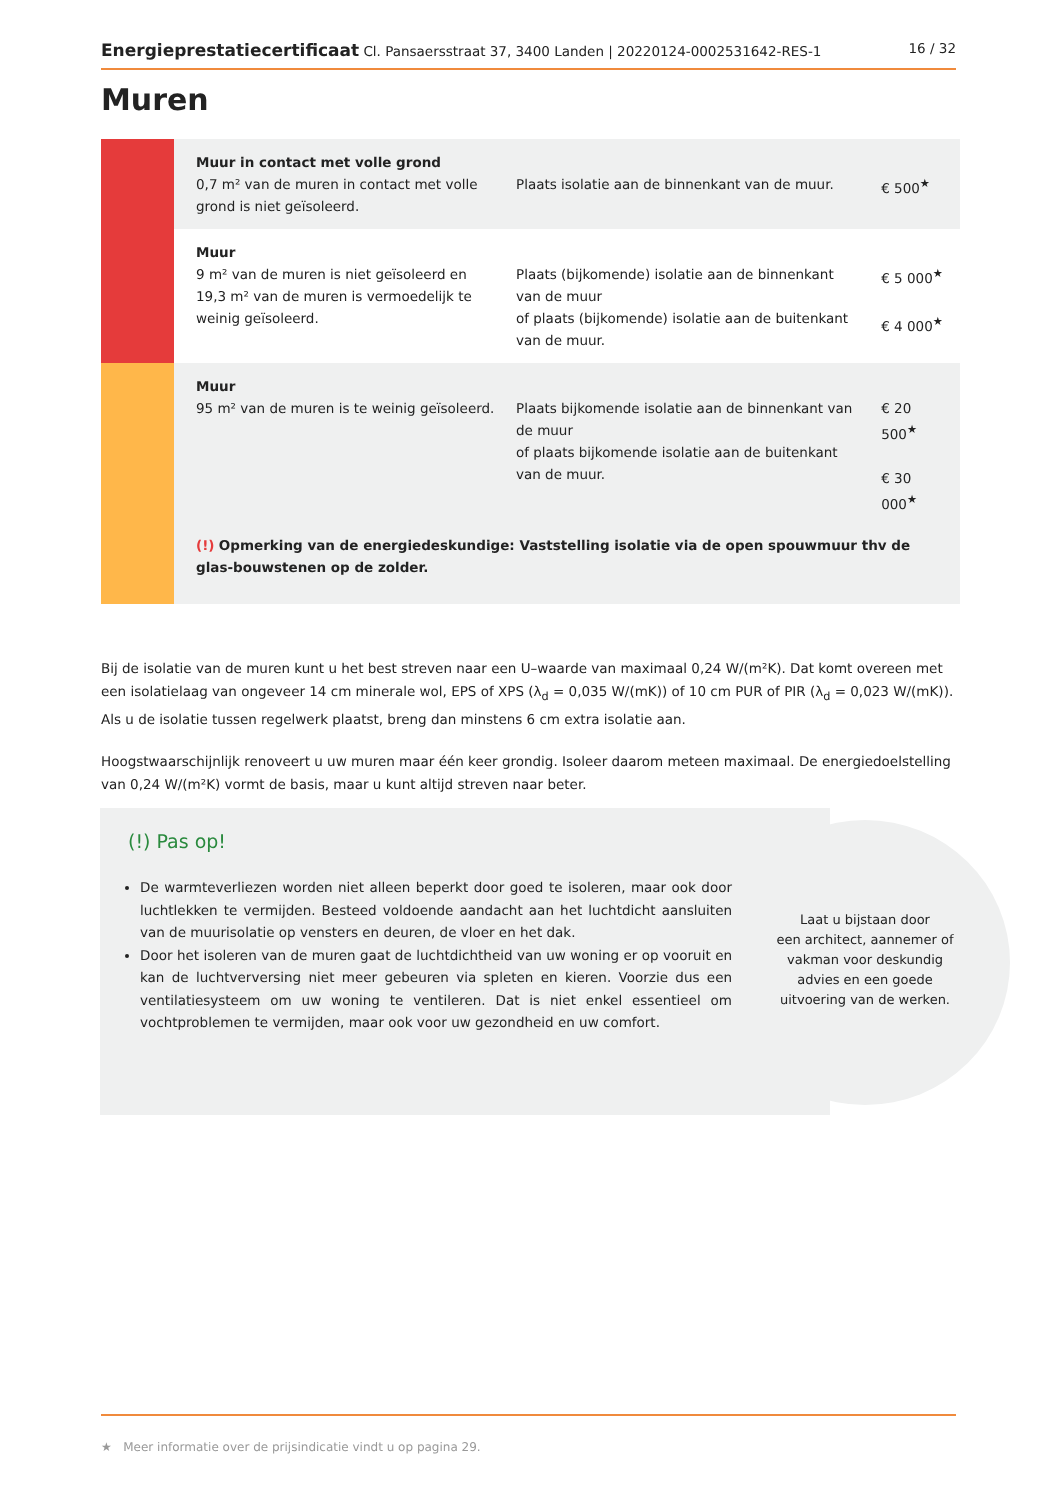Energieprestatiecertificaat Cl. Pansaersstraat 37, 3400 Landen | 20220124-0002531642-RES-1 16 / 32
Muren
| | Muur in contact met volle grond 0,7 m² van de muren in contact met volle grond is niet geïsoleerd. | Plaats isolatie aan de binnenkant van de muur. | € 500<sup>★</sup> |
| | Muur 9 m² van de muren is niet geïsoleerd en 19,3 m² van de muren is vermoedelijk te weinig geïsoleerd. | Plaats (bijkomende) isolatie aan de binnenkant van de muur of plaats (bijkomende) isolatie aan de buitenkant van de muur. | € 5 000<sup>★</sup> € 4 000<sup>★</sup> |
| | Muur 95 m² van de muren is te weinig geïsoleerd. | Plaats bijkomende isolatie aan de binnenkant van de muur of plaats bijkomende isolatie aan de buitenkant van de muur. | € 20 500<sup>★</sup> € 30 000<sup>★</sup> |
| | (!) Opmerking van de energiedeskundige: Vaststelling isolatie via de open spouwmuur thv de glas-bouwstenen op de zolder. | | |
Bij de isolatie van de muren kunt u het best streven naar een U–waarde van maximaal 0,24 W/(m²K). Dat komt overeen met een isolatielaag van ongeveer 14 cm minerale wol, EPS of XPS (λ<sub>d</sub> = 0,035 W/(mK)) of 10 cm PUR of PIR (λ<sub>d</sub> = 0,023 W/(mK)). Als u de isolatie tussen regelwerk plaatst, breng dan minstens 6 cm extra isolatie aan.
Hoogstwaarschijnlijk renoveert u uw muren maar één keer grondig. Isoleer daarom meteen maximaal. De energiedoelstelling van 0,24 W/(m²K) vormt de basis, maar u kunt altijd streven naar beter.
Laat u bijstaan door
een architect, aannemer of
vakman voor deskundig
advies en een goede
uitvoering van de werken.
(!) Pas op!
De warmteverliezen worden niet alleen beperkt door goed te isoleren, maar ook door luchtlekken te vermijden. Besteed voldoende aandacht aan het luchtdicht aansluiten van de muurisolatie op vensters en deuren, de vloer en het dak.
Door het isoleren van de muren gaat de luchtdichtheid van uw woning er op vooruit en kan de luchtverversing niet meer gebeuren via spleten en kieren. Voorzie dus een ventilatiesysteem om uw woning te ventileren. Dat is niet enkel essentieel om vochtproblemen te vermijden, maar ook voor uw gezondheid en uw comfort.
★ Meer informatie over de prijsindicatie vindt u op pagina 29.